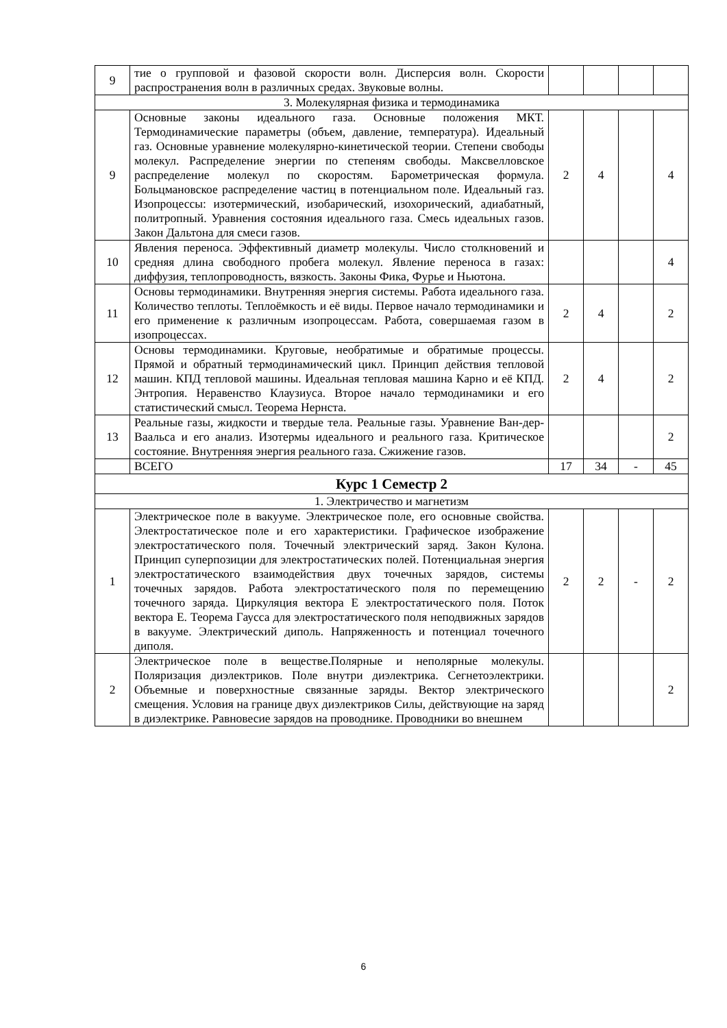| 9 | тие о групповой и фазовой скорости волн. Дисперсия волн. Скорости распространения волн в различных средах. Звуковые волны. | | | | |
| 3. Молекулярная физика и термодинамика | | | | | |
| 9 | Основные законы идеального газа. Основные положения МКТ. Термодинамические параметры (объем, давление, температура). Идеальный газ. Основные уравнение молекулярно-кинетической теории. Степени свободы молекул. Распределение энергии по степеням свободы. Максвелловское распределение молекул по скоростям. Барометрическая формула. Больцмановское распределение частиц в потенциальном поле. Идеальный газ. Изопроцессы: изотермический, изобарический, изохорический, адиабатный, политропный. Уравнения состояния идеального газа. Смесь идеальных газов. Закон Дальтона для смеси газов. | 2 | 4 | | 4 |
| 10 | Явления переноса. Эффективный диаметр молекулы. Число столкновений и средняя длина свободного пробега молекул. Явление переноса в газах: диффузия, теплопроводность, вязкость. Законы Фика, Фурье и Ньютона. | | | | 4 |
| 11 | Основы термодинамики. Внутренняя энергия системы. Работа идеального газа. Количество теплоты. Теплоёмкость и её виды. Первое начало термодинамики и его применение к различным изопроцессам. Работа, совершаемая газом в изопроцессах. | 2 | 4 | | 2 |
| 12 | Основы термодинамики. Круговые, необратимые и обратимые процессы. Прямой и обратный термодинамический цикл. Принцип действия тепловой машин. КПД тепловой машины. Идеальная тепловая машина Карно и её КПД. Энтропия. Неравенство Клаузиуса. Второе начало термодинамики и его статистический смысл. Теорема Нернста. | 2 | 4 | | 2 |
| 13 | Реальные газы, жидкости и твердые тела. Реальные газы. Уравнение Ван-дер-Ваальса и его анализ. Изотермы идеального и реального газа. Критическое состояние. Внутренняя энергия реального газа. Сжижение газов. | | | | 2 |
| | ВСЕГО | 17 | 34 | - | 45 |
| Курс 1 Семестр 2 | | | | | |
| 1. Электричество и магнетизм | | | | | |
| 1 | Электрическое поле в вакууме. Электрическое поле, его основные свойства. Электростатическое поле и его характеристики. Графическое изображение электростатического поля. Точечный электрический заряд. Закон Кулона. Принцип суперпозиции для электростатических полей. Потенциальная энергия электростатического взаимодействия двух точечных зарядов, системы точечных зарядов. Работа электростатического поля по перемещению точечного заряда. Циркуляция вектора Е электростатического поля. Поток вектора Е. Теорема Гаусса для электростатического поля неподвижных зарядов в вакууме. Электрический диполь. Напряженность и потенциал точечного диполя. | 2 | 2 | - | 2 |
| 2 | Электрическое поле в веществе.Полярные и неполярные молекулы. Поляризация диэлектриков. Поле внутри диэлектрика. Сегнетоэлектрики. Объемные и поверхностные связанные заряды. Вектор электрического смещения. Условия на границе двух диэлектриков Силы, действующие на заряд в диэлектрике. Равновесие зарядов на проводнике. Проводники во внешнем | | | | 2 |
6